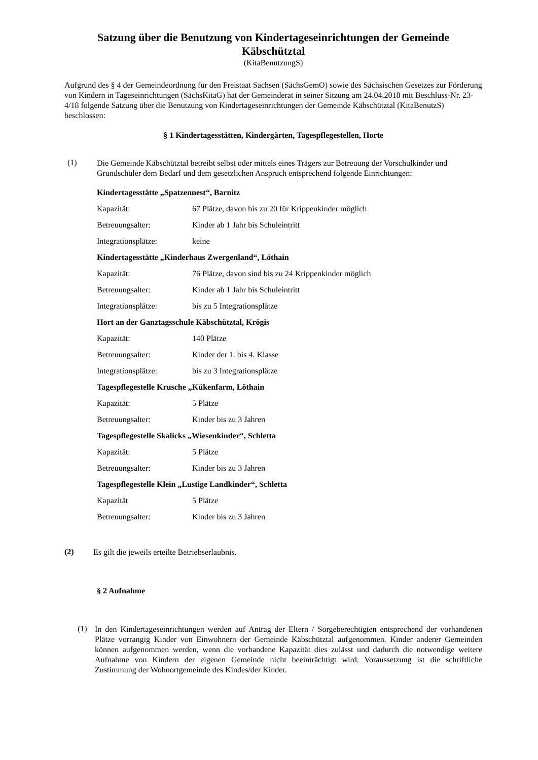Satzung über die Benutzung von Kindertageseinrichtungen der Gemeinde Käbschütztal
(KitaBenutzungS)
Aufgrund des § 4 der Gemeindeordnung für den Freistaat Sachsen (SächsGemO) sowie des Sächsischen Gesetzes zur Förderung von Kindern in Tageseinrichtungen (SächsKitaG) hat der Gemeinderat in seiner Sitzung am 24.04.2018 mit Beschluss-Nr. 23-4/18 folgende Satzung über die Benutzung von Kindertageseinrichtungen der Gemeinde Käbschütztal (KitaBenutzS) beschlossen:
§ 1 Kindertagesstätten, Kindergärten, Tagespflegestellen, Horte
(1)
Die Gemeinde Käbschütztal betreibt selbst oder mittels eines Trägers zur Betreuung der Vorschulkinder und Grundschüler dem Bedarf und dem gesetzlichen Anspruch entsprechend folgende Einrichtungen:
Kindertagesstätte „Spatzennest“, Barnitz
Kapazität: 67 Plätze, davon bis zu 20 für Krippenkinder möglich
Betreuungsalter: Kinder ab 1 Jahr bis Schuleintritt
Integrationsplätze: keine
Kindertagesstätte „Kinderhaus Zwergenland“, Löthain
Kapazität: 76 Plätze, davon sind bis zu 24 Krippenkinder möglich
Betreuungsalter: Kinder ab 1 Jahr bis Schuleintritt
Integrationsplätze: bis zu 5 Integrationsplätze
Hort an der Ganztagsschule Käbschütztal, Krögis
Kapazität: 140 Plätze
Betreuungsalter: Kinder der 1. bis 4. Klasse
Integrationsplätze: bis zu 3 Integrationsplätze
Tagespflegestelle Krusche „Kükenfarm, Löthain
Kapazität: 5 Plätze
Betreuungsalter: Kinder bis zu 3 Jahren
Tagespflegestelle Skalicks „Wiesenkinder“, Schletta
Kapazität: 5 Plätze
Betreuungsalter: Kinder bis zu 3 Jahren
Tagespflegestelle Klein „Lustige Landkinder“, Schletta
Kapazität 5 Plätze
Betreuungsalter: Kinder bis zu 3 Jahren
(2)
Es gilt die jeweils erteilte Betriebserlaubnis.
§ 2 Aufnahme
(1)
In den Kindertageseinrichtungen werden auf Antrag der Eltern / Sorgeberechtigten entsprechend der vorhandenen Plätze vorrangig Kinder von Einwohnern der Gemeinde Käbschütztal aufgenommen. Kinder anderer Gemeinden können aufgenommen werden, wenn die vorhandene Kapazität dies zulässt und dadurch die notwendige weitere Aufnahme von Kindern der eigenen Gemeinde nicht beeinträchtigt wird. Voraussetzung ist die schriftliche Zustimmung der Wohnortgemeinde des Kindes/der Kinder.